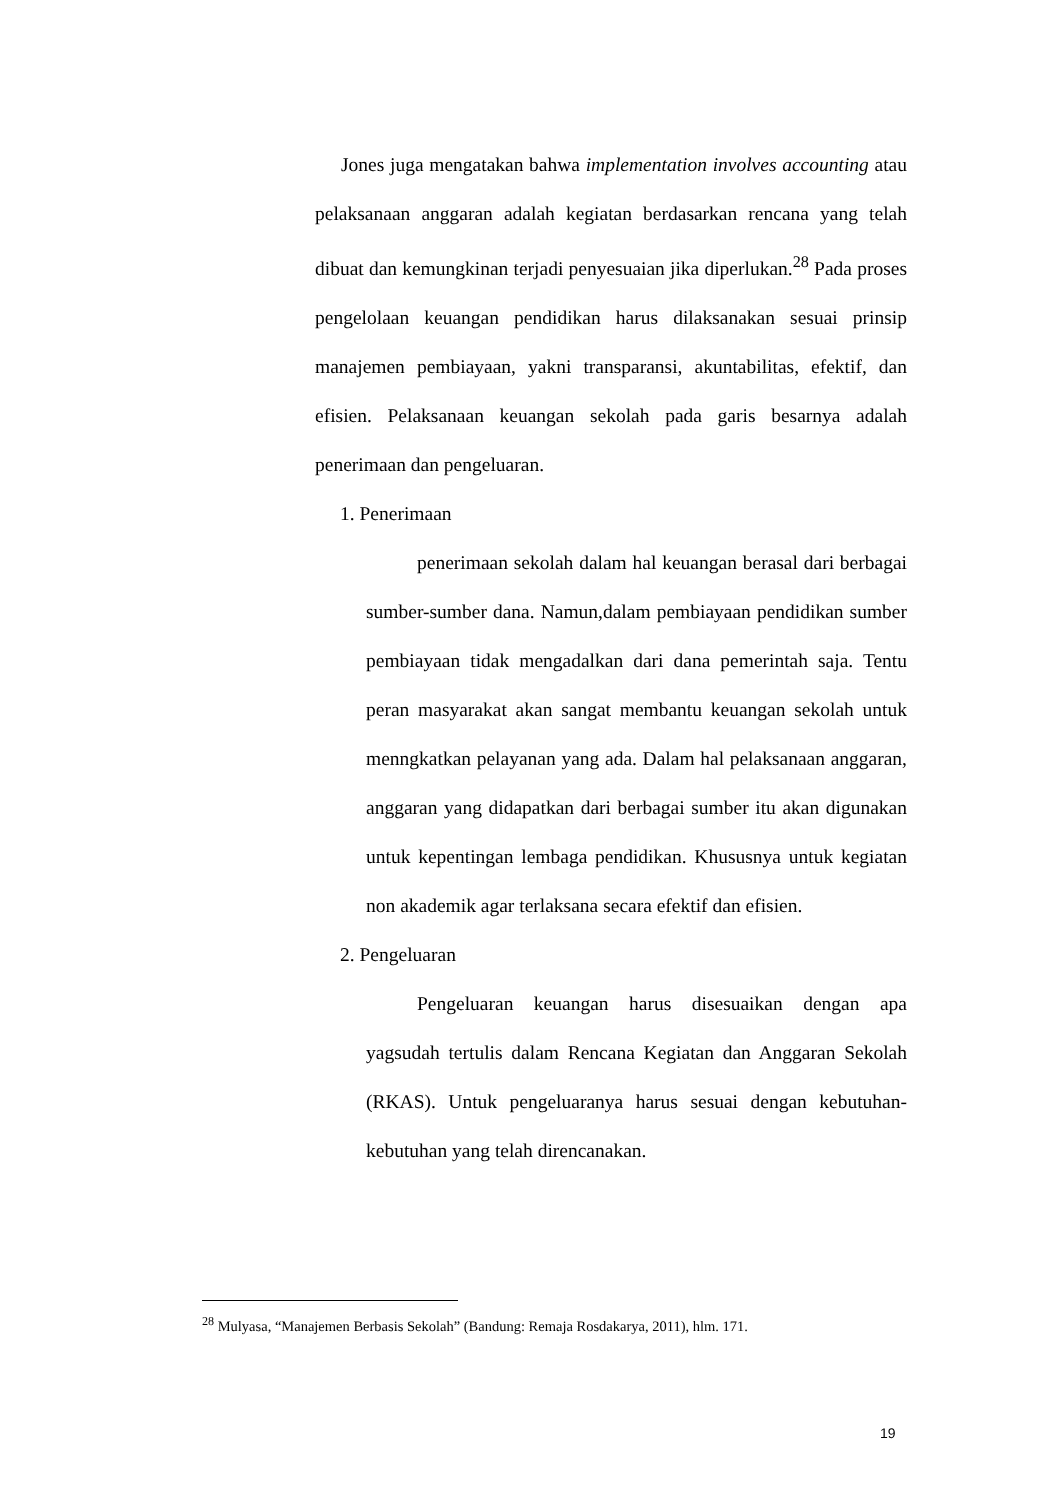Jones juga mengatakan bahwa implementation involves accounting atau pelaksanaan anggaran adalah kegiatan berdasarkan rencana yang telah dibuat dan kemungkinan terjadi penyesuaian jika diperlukan.<sup>28</sup> Pada proses pengelolaan keuangan pendidikan harus dilaksanakan sesuai prinsip manajemen pembiayaan, yakni transparansi, akuntabilitas, efektif, dan efisien. Pelaksanaan keuangan sekolah pada garis besarnya adalah penerimaan dan pengeluaran.
1. Penerimaan
penerimaan sekolah dalam hal keuangan berasal dari berbagai sumber-sumber dana. Namun,dalam pembiayaan pendidikan sumber pembiayaan tidak mengadalkan dari dana pemerintah saja. Tentu peran masyarakat akan sangat membantu keuangan sekolah untuk menngkatkan pelayanan yang ada. Dalam hal pelaksanaan anggaran, anggaran yang didapatkan dari berbagai sumber itu akan digunakan untuk kepentingan lembaga pendidikan. Khususnya untuk kegiatan non akademik agar terlaksana secara efektif dan efisien.
2. Pengeluaran
Pengeluaran keuangan harus disesuaikan dengan apa yagsudah tertulis dalam Rencana Kegiatan dan Anggaran Sekolah (RKAS). Untuk pengeluaranya harus sesuai dengan kebutuhan-kebutuhan yang telah direncanakan.
<sup>28</sup> Mulyasa, “Manajemen Berbasis Sekolah” (Bandung: Remaja Rosdakarya, 2011), hlm. 171.
19